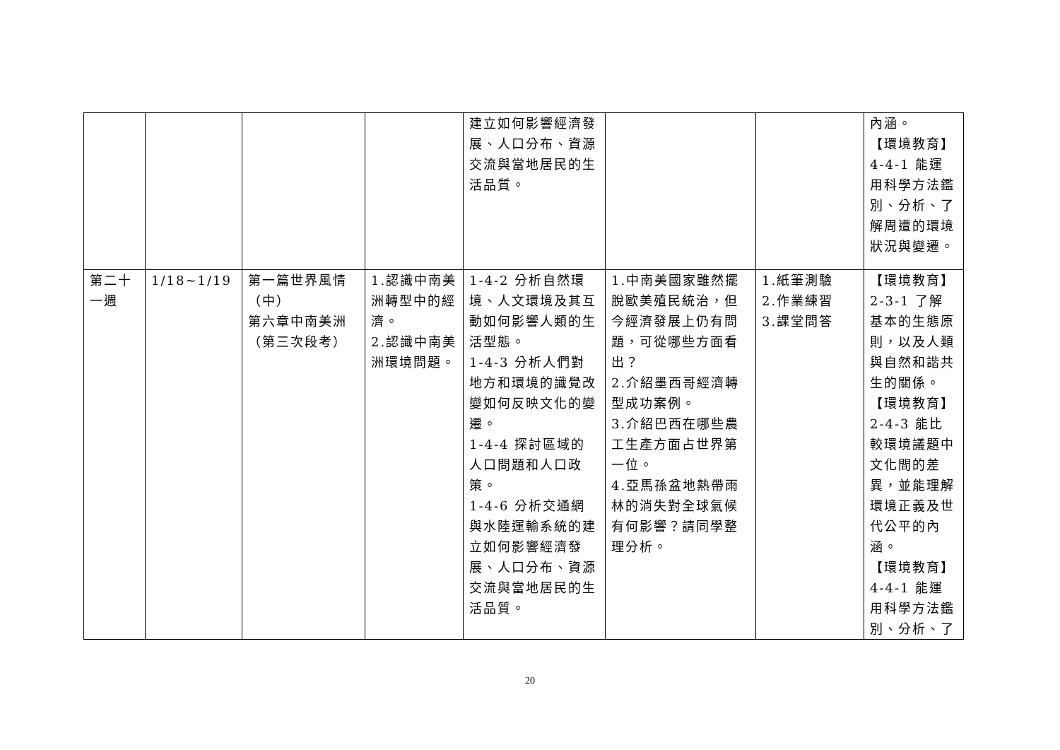| | | | | 建立如何影響經濟發展、人口分布、資源交流與當地居民的生活品質。 | | | 內涵。 【環境教育】 4-4-1 能運用科學方法鑑別、分析、了解周遭的環境狀況與變遷。 |
| 第二十一週 | 1/18~1/19 | 第一篇世界風情（中） 第六章中南美洲（第三次段考） | 1.認識中南美洲轉型中的經濟。 2.認識中南美洲環境問題。 | 1-4-2 分析自然環境、人文環境及其互動如何影響人類的生活型態。 1-4-3 分析人們對地方和環境的識覺改變如何反映文化的變遷。 1-4-4 探討區域的人口問題和人口政策。 1-4-6 分析交通網與水陸運輸系統的建立如何影響經濟發展、人口分布、資源交流與當地居民的生活品質。 | 1.中南美國家雖然擺脫歐美殖民統治，但今經濟發展上仍有問題，可從哪些方面看出？ 2.介紹墨西哥經濟轉型成功案例。 3.介紹巴西在哪些農工生產方面占世界第一位。 4.亞馬孫盆地熱帶雨林的消失對全球氣候有何影響？請同學整理分析。 | 1.紙筆測驗 2.作業練習 3.課堂問答 | 【環境教育】 2-3-1 了解基本的生態原則，以及人類與自然和諧共生的關係。 【環境教育】 2-4-3 能比較環境議題中文化間的差異，並能理解環境正義及世代公平的內涵。 【環境教育】 4-4-1 能運用科學方法鑑別、分析、了 |
20